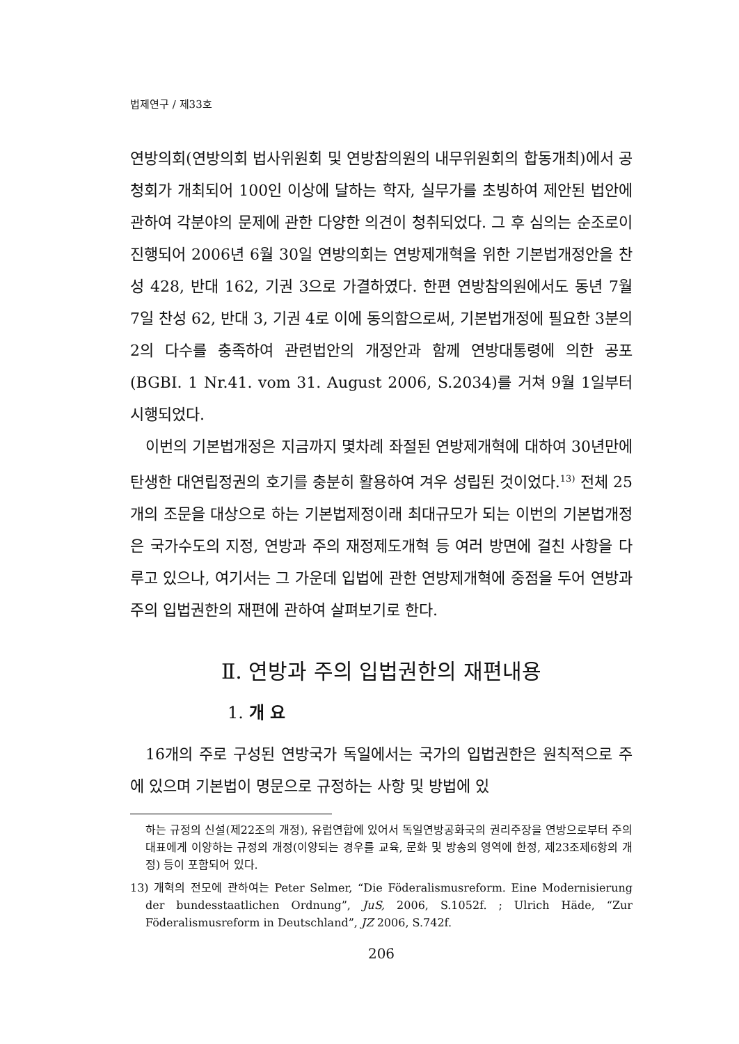법제연구 / 제33호
연방의회(연방의회 법사위원회 및 연방참의원의 내무위원회의 합동개최)에서 공청회가 개최되어 100인 이상에 달하는 학자, 실무가를 초빙하여 제안된 법안에 관하여 각분야의 문제에 관한 다양한 의견이 청취되었다. 그 후 심의는 순조로이 진행되어 2006년 6월 30일 연방의회는 연방제개혁을 위한 기본법개정안을 찬성 428, 반대 162, 기권 3으로 가결하였다. 한편 연방참의원에서도 동년 7월 7일 찬성 62, 반대 3, 기권 4로 이에 동의함으로써, 기본법개정에 필요한 3분의 2의 다수를 충족하여 관련법안의 개정안과 함께 연방대통령에 의한 공포(BGBI. 1 Nr.41. vom 31. August 2006, S.2034)를 거쳐 9월 1일부터 시행되었다.
이번의 기본법개정은 지금까지 몇차례 좌절된 연방제개혁에 대하여 30년만에 탄생한 대연립정권의 호기를 충분히 활용하여 겨우 성립된 것이었다.<sup>13)</sup> 전체 25개의 조문을 대상으로 하는 기본법제정이래 최대규모가 되는 이번의 기본법개정은 국가수도의 지정, 연방과 주의 재정제도개혁 등 여러 방면에 걸친 사항을 다루고 있으나, 여기서는 그 가운데 입법에 관한 연방제개혁에 중점을 두어 연방과 주의 입법권한의 재편에 관하여 살펴보기로 한다.
Ⅱ. 연방과 주의 입법권한의 재편내용
1. 개 요
16개의 주로 구성된 연방국가 독일에서는 국가의 입법권한은 원칙적으로 주에 있으며 기본법이 명문으로 규정하는 사항 및 방법에 있
하는 규정의 신설(제22조의 개정), 유럽연합에 있어서 독일연방공화국의 권리주장을 연방으로부터 주의 대표에게 이양하는 규정의 개정(이양되는 경우를 교육, 문화 및 방송의 영역에 한정, 제23조제6항의 개정) 등이 포함되어 있다.
13) 개혁의 전모에 관하여는 Peter Selmer, “Die Föderalismusreform. Eine Modernisierung der bundesstaatlichen Ordnung”, JuS, 2006, S.1052f. ; Ulrich Häde, “Zur Föderalismusreform in Deutschland”, JZ 2006, S.742f.
206